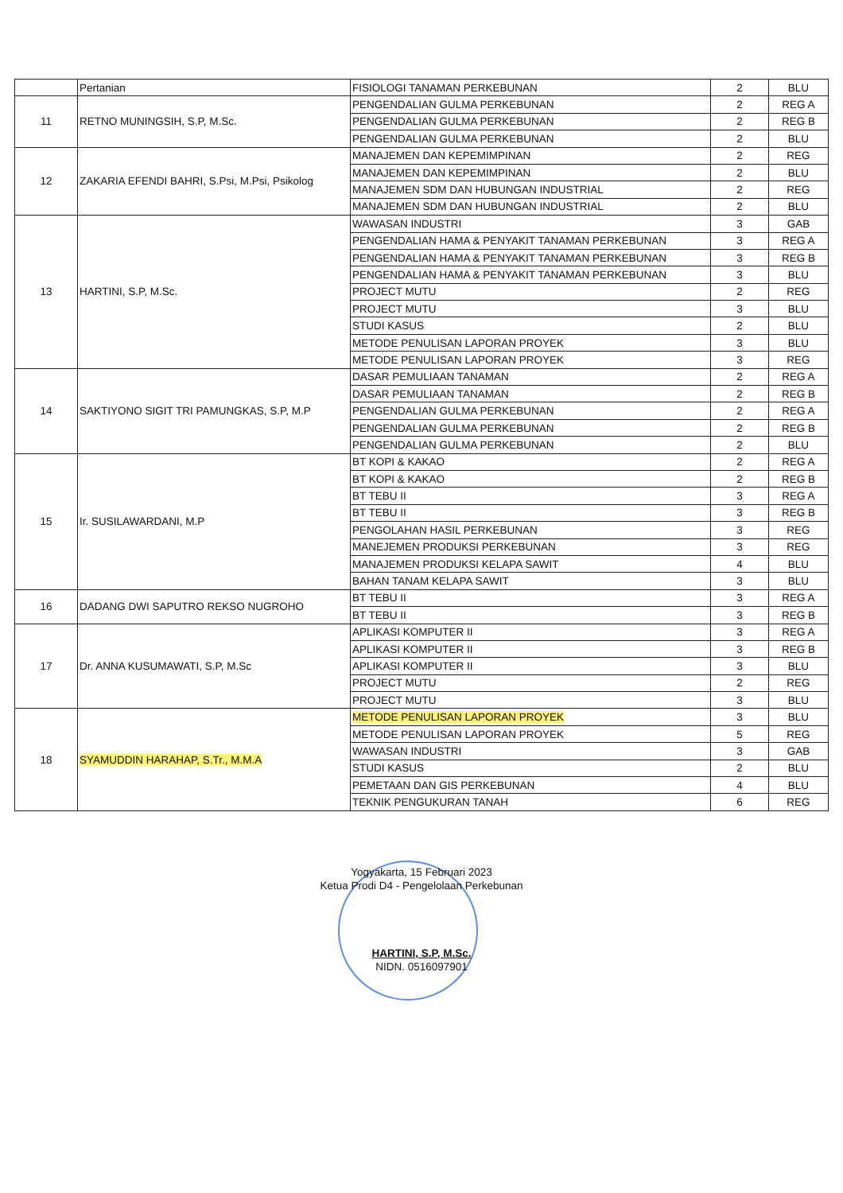| | Pertanian | FISIOLOGI TANAMAN PERKEBUNAN | 2 | BLU |
| 11 | RETNO MUNINGSIH, S.P, M.Sc. | PENGENDALIAN GULMA PERKEBUNAN | 2 | REG A |
| | | PENGENDALIAN GULMA PERKEBUNAN | 2 | REG B |
| | | PENGENDALIAN GULMA PERKEBUNAN | 2 | BLU |
| 12 | ZAKARIA EFENDI BAHRI, S.Psi, M.Psi, Psikolog | MANAJEMEN DAN KEPEMIMPINAN | 2 | REG |
| | | MANAJEMEN DAN KEPEMIMPINAN | 2 | BLU |
| | | MANAJEMEN SDM DAN HUBUNGAN INDUSTRIAL | 2 | REG |
| | | MANAJEMEN SDM DAN HUBUNGAN INDUSTRIAL | 2 | BLU |
| 13 | HARTINI, S.P, M.Sc. | WAWASAN INDUSTRI | 3 | GAB |
| | | PENGENDALIAN HAMA & PENYAKIT TANAMAN PERKEBUNAN | 3 | REG A |
| | | PENGENDALIAN HAMA & PENYAKIT TANAMAN PERKEBUNAN | 3 | REG B |
| | | PENGENDALIAN HAMA & PENYAKIT TANAMAN PERKEBUNAN | 3 | BLU |
| | | PROJECT MUTU | 2 | REG |
| | | PROJECT MUTU | 3 | BLU |
| | | STUDI KASUS | 2 | BLU |
| | | METODE PENULISAN LAPORAN PROYEK | 3 | BLU |
| | | METODE PENULISAN LAPORAN PROYEK | 3 | REG |
| 14 | SAKTIYONO SIGIT TRI PAMUNGKAS, S.P, M.P | DASAR PEMULIAAN TANAMAN | 2 | REG A |
| | | DASAR PEMULIAAN TANAMAN | 2 | REG B |
| | | PENGENDALIAN GULMA PERKEBUNAN | 2 | REG A |
| | | PENGENDALIAN GULMA PERKEBUNAN | 2 | REG B |
| | | PENGENDALIAN GULMA PERKEBUNAN | 2 | BLU |
| 15 | Ir. SUSILAWARDANI, M.P | BT KOPI & KAKAO | 2 | REG A |
| | | BT KOPI & KAKAO | 2 | REG B |
| | | BT TEBU II | 3 | REG A |
| | | BT TEBU II | 3 | REG B |
| | | PENGOLAHAN HASIL PERKEBUNAN | 3 | REG |
| | | MANEJEMEN PRODUKSI PERKEBUNAN | 3 | REG |
| | | MANAJEMEN PRODUKSI KELAPA SAWIT | 4 | BLU |
| | | BAHAN TANAM KELAPA SAWIT | 3 | BLU |
| 16 | DADANG DWI SAPUTRO REKSO NUGROHO | BT TEBU II | 3 | REG A |
| | | BT TEBU II | 3 | REG B |
| 17 | Dr. ANNA KUSUMAWATI, S.P, M.Sc | APLIKASI KOMPUTER II | 3 | REG A |
| | | APLIKASI KOMPUTER II | 3 | REG B |
| | | APLIKASI KOMPUTER II | 3 | BLU |
| | | PROJECT MUTU | 2 | REG |
| | | PROJECT MUTU | 3 | BLU |
| 18 | SYAMUDDIN HARAHAP, S.Tr., M.M.A | METODE PENULISAN LAPORAN PROYEK | 3 | BLU |
| | | METODE PENULISAN LAPORAN PROYEK | 5 | REG |
| | | WAWASAN INDUSTRI | 3 | GAB |
| | | STUDI KASUS | 2 | BLU |
| | | PEMETAAN DAN GIS PERKEBUNAN | 4 | BLU |
| | | TEKNIK PENGUKURAN TANAH | 6 | REG |
Yogyakarta, 15 Februari 2023
Ketua Prodi D4 - Pengelolaan Perkebunan
HARTINI, S.P, M.Sc.
NIDN. 0516097901